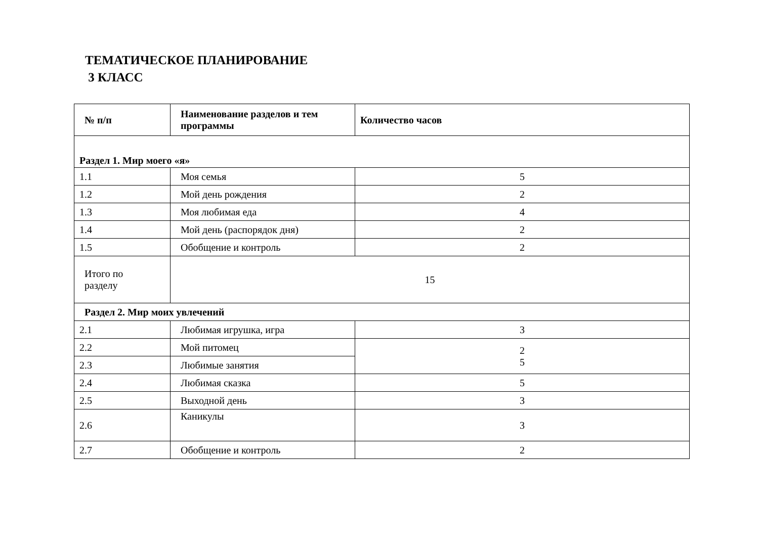ТЕМАТИЧЕСКОЕ ПЛАНИРОВАНИЕ
3 КЛАСС
| № п/п | Наименование разделов и тем программы | Количество часов |
| --- | --- | --- |
| Раздел 1. Мир моего «я» | | |
| 1.1 | Моя семья | 5 |
| 1.2 | Мой день рождения | 2 |
| 1.3 | Моя любимая еда | 4 |
| 1.4 | Мой день (распорядок дня) | 2 |
| 1.5 | Обобщение и контроль | 2 |
| Итого по разделу | 15 | |
| Раздел 2. Мир моих увлечений | | |
| 2.1 | Любимая игрушка, игра | 3 |
| 2.2 | Мой питомец | 2 5 |
| 2.3 | Любимые занятия | |
| 2.4 | Любимая сказка | 5 |
| 2.5 | Выходной день | 3 |
| 2.6 | Каникулы | 3 |
| 2.7 | Обобщение и контроль | 2 |